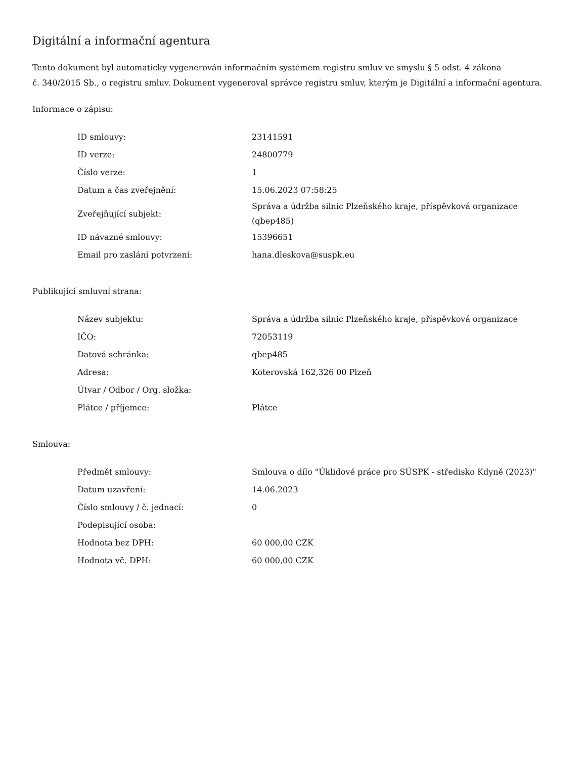Digitální a informační agentura
Tento dokument byl automaticky vygenerován informačním systémem registru smluv ve smyslu § 5 odst. 4 zákona
č. 340/2015 Sb., o registru smluv. Dokument vygeneroval správce registru smluv, kterým je Digitální a informační agentura.
Informace o zápisu:
| ID smlouvy: | 23141591 |
| ID verze: | 24800779 |
| Číslo verze: | 1 |
| Datum a čas zveřejnění: | 15.06.2023 07:58:25 |
| Zveřejňující subjekt: | Správa a údržba silnic Plzeňského kraje, příspěvková organizace (qbep485) |
| ID návazné smlouvy: | 15396651 |
| Email pro zaslání potvrzení: | hana.dleskova@suspk.eu |
Publikující smluvní strana:
| Název subjektu: | Správa a údržba silnic Plzeňského kraje, příspěvková organizace |
| IČO: | 72053119 |
| Datová schránka: | qbep485 |
| Adresa: | Koterovská 162,326 00 Plzeň |
| Útvar / Odbor / Org. složka: | |
| Plátce / příjemce: | Plátce |
Smlouva:
| Předmět smlouvy: | Smlouva o dílo "Úklidové práce pro SÚSPK - středisko Kdyně (2023)" |
| Datum uzavření: | 14.06.2023 |
| Číslo smlouvy / č. jednací: | 0 |
| Podepisující osoba: | |
| Hodnota bez DPH: | 60 000,00 CZK |
| Hodnota vč. DPH: | 60 000,00 CZK |